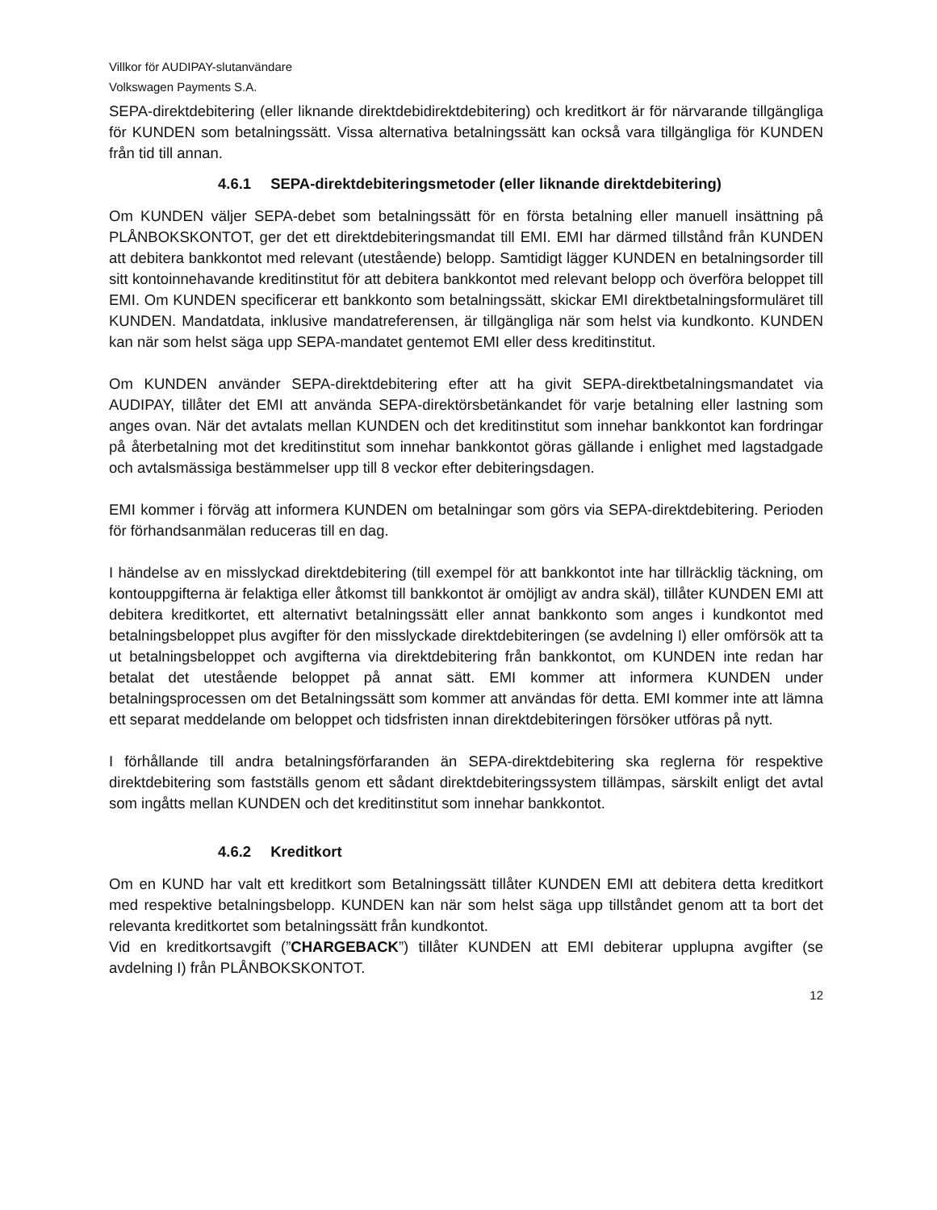Villkor för AUDIPAY-slutanvändare
Volkswagen Payments S.A.
SEPA-direktdebitering (eller liknande direktdebidirektdebitering) och kreditkort är för närvarande tillgängliga för KUNDEN som betalningssätt. Vissa alternativa betalningssätt kan också vara tillgängliga för KUNDEN från tid till annan.
4.6.1 SEPA-direktdebiteringsmetoder (eller liknande direktdebitering)
Om KUNDEN väljer SEPA-debet som betalningssätt för en första betalning eller manuell insättning på PLÅNBOKSKONTOT, ger det ett direktdebiteringsmandat till EMI. EMI har därmed tillstånd från KUNDEN att debitera bankkontot med relevant (utestående) belopp. Samtidigt lägger KUNDEN en betalningsorder till sitt kontoinnehavande kreditinstitut för att debitera bankkontot med relevant belopp och överföra beloppet till EMI. Om KUNDEN specificerar ett bankkonto som betalningssätt, skickar EMI direktbetalningsformuläret till KUNDEN. Mandatdata, inklusive mandatreferensen, är tillgängliga när som helst via kundkonto. KUNDEN kan när som helst säga upp SEPA-mandatet gentemot EMI eller dess kreditinstitut.
Om KUNDEN använder SEPA-direktdebitering efter att ha givit SEPA-direktbetalningsmandatet via AUDIPAY, tillåter det EMI att använda SEPA-direktörsbetänkandet för varje betalning eller lastning som anges ovan. När det avtalats mellan KUNDEN och det kreditinstitut som innehar bankkontot kan fordringar på återbetalning mot det kreditinstitut som innehar bankkontot göras gällande i enlighet med lagstadgade och avtalsmässiga bestämmelser upp till 8 veckor efter debiteringsdagen.
EMI kommer i förväg att informera KUNDEN om betalningar som görs via SEPA-direktdebitering. Perioden för förhandsanmälan reduceras till en dag.
I händelse av en misslyckad direktdebitering (till exempel för att bankkontot inte har tillräcklig täckning, om kontouppgifterna är felaktiga eller åtkomst till bankkontot är omöjligt av andra skäl), tillåter KUNDEN EMI att debitera kreditkortet, ett alternativt betalningssätt eller annat bankkonto som anges i kundkontot med betalningsbeloppet plus avgifter för den misslyckade direktdebiteringen (se avdelning I) eller omförsök att ta ut betalningsbeloppet och avgifterna via direktdebitering från bankkontot, om KUNDEN inte redan har betalat det utestående beloppet på annat sätt. EMI kommer att informera KUNDEN under betalningsprocessen om det Betalningssätt som kommer att användas för detta. EMI kommer inte att lämna ett separat meddelande om beloppet och tidsfristen innan direktdebiteringen försöker utföras på nytt.
I förhållande till andra betalningsförfaranden än SEPA-direktdebitering ska reglerna för respektive direktdebitering som fastställs genom ett sådant direktdebiteringssystem tillämpas, särskilt enligt det avtal som ingåtts mellan KUNDEN och det kreditinstitut som innehar bankkontot.
4.6.2 Kreditkort
Om en KUND har valt ett kreditkort som Betalningssätt tillåter KUNDEN EMI att debitera detta kreditkort med respektive betalningsbelopp. KUNDEN kan när som helst säga upp tillståndet genom att ta bort det relevanta kreditkortet som betalningssätt från kundkontot.
Vid en kreditkortsavgift (”CHARGEBACK”) tillåter KUNDEN att EMI debiterar upplupna avgifter (se avdelning I) från PLÅNBOKSKONTOT.
12